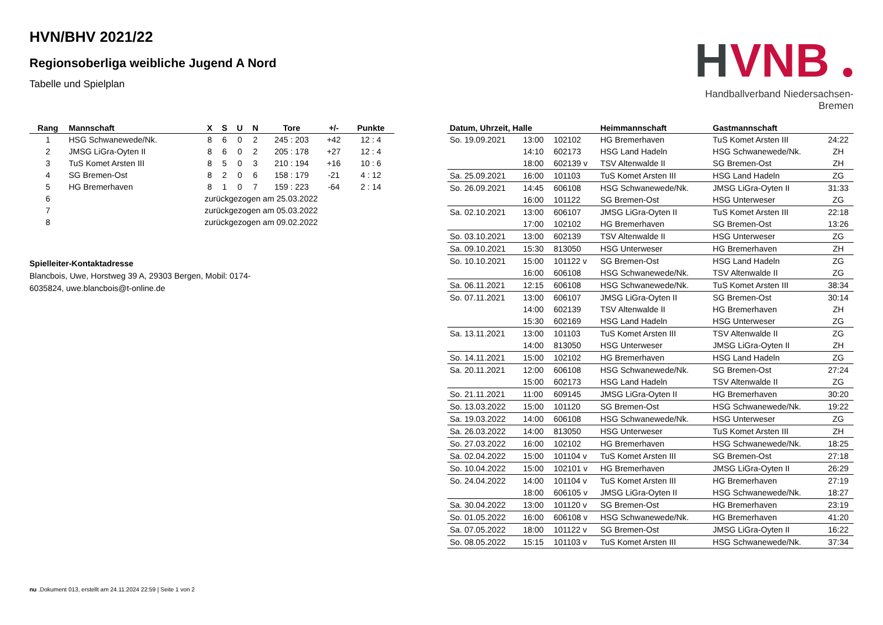HVN/BHV 2021/22
Regionsoberliga weibliche Jugend A Nord
Tabelle und Spielplan
H
VNB
Handballverband Niedersachsen-Bremen
| Rang | Mannschaft | X | S | U | N | Tore | +/- | Punkte |
| --- | --- | --- | --- | --- | --- | --- | --- | --- |
| 1 | HSG Schwanewede/Nk. | 8 | 6 | 0 | 2 | 245 : 203 | +42 | 12 : 4 |
| 2 | JMSG LiGra-Oyten II | 8 | 6 | 0 | 2 | 205 : 178 | +27 | 12 : 4 |
| 3 | TuS Komet Arsten III | 8 | 5 | 0 | 3 | 210 : 194 | +16 | 10 : 6 |
| 4 | SG Bremen-Ost | 8 | 2 | 0 | 6 | 158 : 179 | -21 | 4 : 12 |
| 5 | HG Bremerhaven | 8 | 1 | 0 | 7 | 159 : 223 | -64 | 2 : 14 |
| 6 | | zurückgezogen am 25.03.2022 | | | | | | |
| 7 | | zurückgezogen am 05.03.2022 | | | | | | |
| 8 | | zurückgezogen am 09.02.2022 | | | | | | |
Spielleiter-Kontaktadresse
Blancbois, Uwe, Horstweg 39 A, 29303 Bergen, Mobil: 0174-6035824, uwe.blancbois@t-online.de
| Datum, Uhrzeit, Halle | | | Heimmannschaft | Gastmannschaft | |
| --- | --- | --- | --- | --- | --- |
| So. 19.09.2021 | 13:00 | 102102 | HG Bremerhaven | TuS Komet Arsten III | 24:22 |
| | 14:10 | 602173 | HSG Land Hadeln | HSG Schwanewede/Nk. | ZH |
| | 18:00 | 602139 v | TSV Altenwalde II | SG Bremen-Ost | ZH |
| Sa. 25.09.2021 | 16:00 | 101103 | TuS Komet Arsten III | HSG Land Hadeln | ZG |
| So. 26.09.2021 | 14:45 | 606108 | HSG Schwanewede/Nk. | JMSG LiGra-Oyten II | 31:33 |
| | 16:00 | 101122 | SG Bremen-Ost | HSG Unterweser | ZG |
| Sa. 02.10.2021 | 13:00 | 606107 | JMSG LiGra-Oyten II | TuS Komet Arsten III | 22:18 |
| | 17:00 | 102102 | HG Bremerhaven | SG Bremen-Ost | 13:26 |
| So. 03.10.2021 | 13:00 | 602139 | TSV Altenwalde II | HSG Unterweser | ZG |
| Sa. 09.10.2021 | 15:30 | 813050 | HSG Unterweser | HG Bremerhaven | ZH |
| So. 10.10.2021 | 15:00 | 101122 v | SG Bremen-Ost | HSG Land Hadeln | ZG |
| | 16:00 | 606108 | HSG Schwanewede/Nk. | TSV Altenwalde II | ZG |
| Sa. 06.11.2021 | 12:15 | 606108 | HSG Schwanewede/Nk. | TuS Komet Arsten III | 38:34 |
| So. 07.11.2021 | 13:00 | 606107 | JMSG LiGra-Oyten II | SG Bremen-Ost | 30:14 |
| | 14:00 | 602139 | TSV Altenwalde II | HG Bremerhaven | ZH |
| | 15:30 | 602169 | HSG Land Hadeln | HSG Unterweser | ZG |
| Sa. 13.11.2021 | 13:00 | 101103 | TuS Komet Arsten III | TSV Altenwalde II | ZG |
| | 14:00 | 813050 | HSG Unterweser | JMSG LiGra-Oyten II | ZH |
| So. 14.11.2021 | 15:00 | 102102 | HG Bremerhaven | HSG Land Hadeln | ZG |
| Sa. 20.11.2021 | 12:00 | 606108 | HSG Schwanewede/Nk. | SG Bremen-Ost | 27:24 |
| | 15:00 | 602173 | HSG Land Hadeln | TSV Altenwalde II | ZG |
| So. 21.11.2021 | 11:00 | 609145 | JMSG LiGra-Oyten II | HG Bremerhaven | 30:20 |
| So. 13.03.2022 | 15:00 | 101120 | SG Bremen-Ost | HSG Schwanewede/Nk. | 19:22 |
| Sa. 19.03.2022 | 14:00 | 606108 | HSG Schwanewede/Nk. | HSG Unterweser | ZG |
| Sa. 26.03.2022 | 14:00 | 813050 | HSG Unterweser | TuS Komet Arsten III | ZH |
| So. 27.03.2022 | 16:00 | 102102 | HG Bremerhaven | HSG Schwanewede/Nk. | 18:25 |
| Sa. 02.04.2022 | 15:00 | 101104 v | TuS Komet Arsten III | SG Bremen-Ost | 27:18 |
| So. 10.04.2022 | 15:00 | 102101 v | HG Bremerhaven | JMSG LiGra-Oyten II | 26:29 |
| So. 24.04.2022 | 14:00 | 101104 v | TuS Komet Arsten III | HG Bremerhaven | 27:19 |
| | 18:00 | 606105 v | JMSG LiGra-Oyten II | HSG Schwanewede/Nk. | 18:27 |
| Sa. 30.04.2022 | 13:00 | 101120 v | SG Bremen-Ost | HG Bremerhaven | 23:19 |
| So. 01.05.2022 | 16:00 | 606108 v | HSG Schwanewede/Nk. | HG Bremerhaven | 41:20 |
| Sa. 07.05.2022 | 18:00 | 101122 v | SG Bremen-Ost | JMSG LiGra-Oyten II | 16:22 |
| So. 08.05.2022 | 15:15 | 101103 v | TuS Komet Arsten III | HSG Schwanewede/Nk. | 37:34 |
nu .Dokument 013, erstellt am 24.11.2024 22:59 | Seite 1 von 2